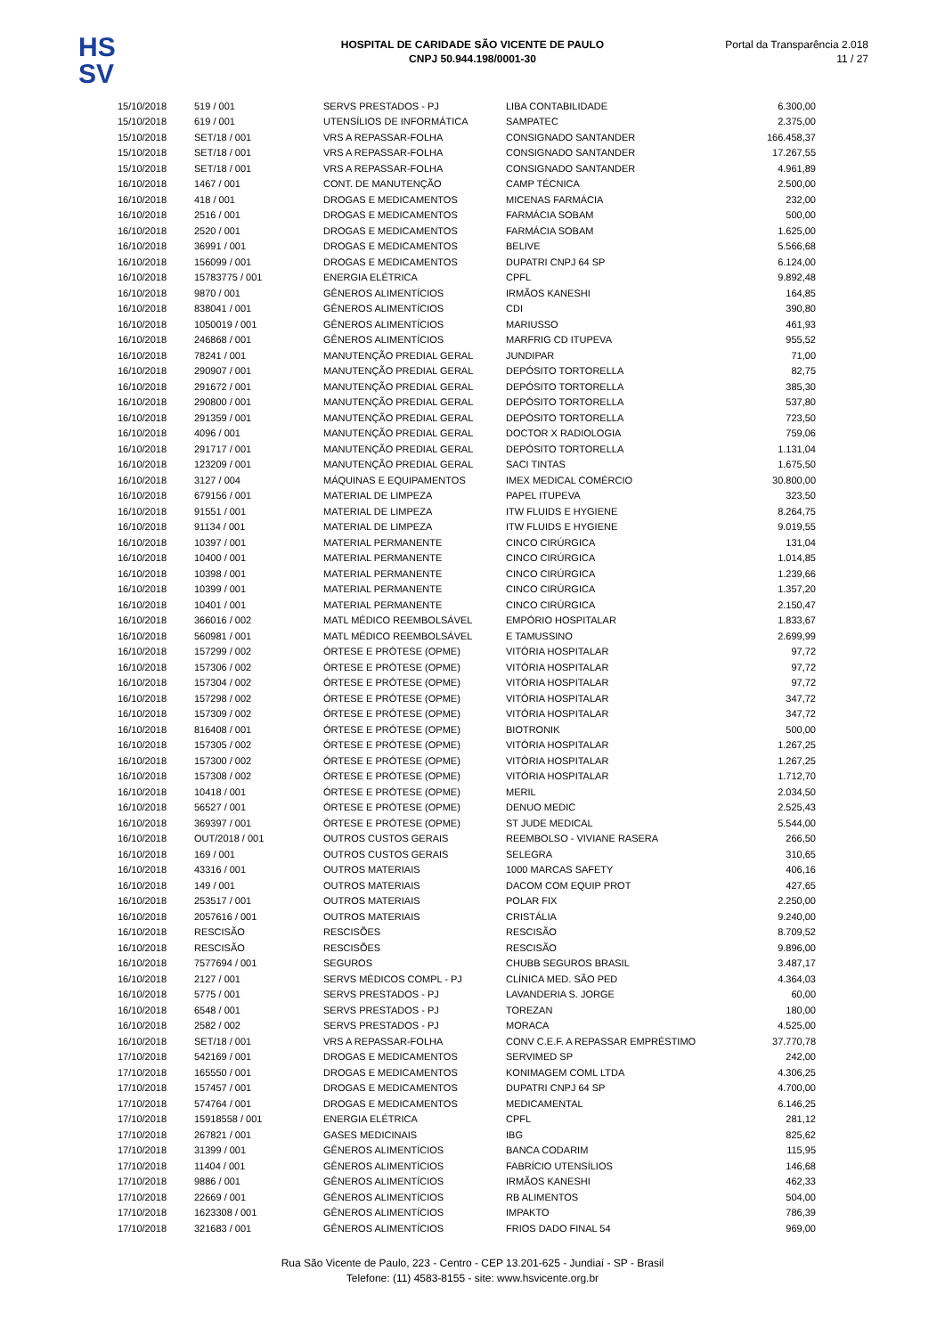HS
SV
HOSPITAL DE CARIDADE SÃO VICENTE DE PAULO
CNPJ 50.944.198/0001-30
Portal da Transparência 2.018
11 / 27
| 15/10/2018 | 519 / 001 | SERVS PRESTADOS - PJ | LIBA CONTABILIDADE | 6.300,00 |
| 15/10/2018 | 619 / 001 | UTENSÍLIOS DE INFORMÁTICA | SAMPATEC | 2.375,00 |
| 15/10/2018 | SET/18 / 001 | VRS A REPASSAR-FOLHA | CONSIGNADO SANTANDER | 166.458,37 |
| 15/10/2018 | SET/18 / 001 | VRS A REPASSAR-FOLHA | CONSIGNADO SANTANDER | 17.267,55 |
| 15/10/2018 | SET/18 / 001 | VRS A REPASSAR-FOLHA | CONSIGNADO SANTANDER | 4.961,89 |
| 16/10/2018 | 1467 / 001 | CONT. DE MANUTENÇÃO | CAMP TÉCNICA | 2.500,00 |
| 16/10/2018 | 418 / 001 | DROGAS E MEDICAMENTOS | MICENAS FARMÁCIA | 232,00 |
| 16/10/2018 | 2516 / 001 | DROGAS E MEDICAMENTOS | FARMÁCIA SOBAM | 500,00 |
| 16/10/2018 | 2520 / 001 | DROGAS E MEDICAMENTOS | FARMÁCIA SOBAM | 1.625,00 |
| 16/10/2018 | 36991 / 001 | DROGAS E MEDICAMENTOS | BELIVE | 5.566,68 |
| 16/10/2018 | 156099 / 001 | DROGAS E MEDICAMENTOS | DUPATRI CNPJ 64 SP | 6.124,00 |
| 16/10/2018 | 15783775 / 001 | ENERGIA ELÉTRICA | CPFL | 9.892,48 |
| 16/10/2018 | 9870 / 001 | GÊNEROS ALIMENTÍCIOS | IRMÃOS KANESHI | 164,85 |
| 16/10/2018 | 838041 / 001 | GÊNEROS ALIMENTÍCIOS | CDI | 390,80 |
| 16/10/2018 | 1050019 / 001 | GÊNEROS ALIMENTÍCIOS | MARIUSSO | 461,93 |
| 16/10/2018 | 246868 / 001 | GÊNEROS ALIMENTÍCIOS | MARFRIG CD ITUPEVA | 955,52 |
| 16/10/2018 | 78241 / 001 | MANUTENÇÃO PREDIAL GERAL | JUNDIPAR | 71,00 |
| 16/10/2018 | 290907 / 001 | MANUTENÇÃO PREDIAL GERAL | DEPÓSITO TORTORELLA | 82,75 |
| 16/10/2018 | 291672 / 001 | MANUTENÇÃO PREDIAL GERAL | DEPÓSITO TORTORELLA | 385,30 |
| 16/10/2018 | 290800 / 001 | MANUTENÇÃO PREDIAL GERAL | DEPÓSITO TORTORELLA | 537,80 |
| 16/10/2018 | 291359 / 001 | MANUTENÇÃO PREDIAL GERAL | DEPÓSITO TORTORELLA | 723,50 |
| 16/10/2018 | 4096 / 001 | MANUTENÇÃO PREDIAL GERAL | DOCTOR X RADIOLOGIA | 759,06 |
| 16/10/2018 | 291717 / 001 | MANUTENÇÃO PREDIAL GERAL | DEPÓSITO TORTORELLA | 1.131,04 |
| 16/10/2018 | 123209 / 001 | MANUTENÇÃO PREDIAL GERAL | SACI TINTAS | 1.675,50 |
| 16/10/2018 | 3127 / 004 | MÁQUINAS E EQUIPAMENTOS | IMEX MEDICAL COMÉRCIO | 30.800,00 |
| 16/10/2018 | 679156 / 001 | MATERIAL DE LIMPEZA | PAPEL ITUPEVA | 323,50 |
| 16/10/2018 | 91551 / 001 | MATERIAL DE LIMPEZA | ITW FLUIDS E HYGIENE | 8.264,75 |
| 16/10/2018 | 91134 / 001 | MATERIAL DE LIMPEZA | ITW FLUIDS E HYGIENE | 9.019,55 |
| 16/10/2018 | 10397 / 001 | MATERIAL PERMANENTE | CINCO CIRÚRGICA | 131,04 |
| 16/10/2018 | 10400 / 001 | MATERIAL PERMANENTE | CINCO CIRÚRGICA | 1.014,85 |
| 16/10/2018 | 10398 / 001 | MATERIAL PERMANENTE | CINCO CIRÚRGICA | 1.239,66 |
| 16/10/2018 | 10399 / 001 | MATERIAL PERMANENTE | CINCO CIRÚRGICA | 1.357,20 |
| 16/10/2018 | 10401 / 001 | MATERIAL PERMANENTE | CINCO CIRÚRGICA | 2.150,47 |
| 16/10/2018 | 366016 / 002 | MATL MÉDICO REEMBOLSÁVEL | EMPÓRIO HOSPITALAR | 1.833,67 |
| 16/10/2018 | 560981 / 001 | MATL MÉDICO REEMBOLSÁVEL | E TAMUSSINO | 2.699,99 |
| 16/10/2018 | 157299 / 002 | ÓRTESE E PRÓTESE (OPME) | VITÓRIA HOSPITALAR | 97,72 |
| 16/10/2018 | 157306 / 002 | ÓRTESE E PRÓTESE (OPME) | VITÓRIA HOSPITALAR | 97,72 |
| 16/10/2018 | 157304 / 002 | ÓRTESE E PRÓTESE (OPME) | VITÓRIA HOSPITALAR | 97,72 |
| 16/10/2018 | 157298 / 002 | ÓRTESE E PRÓTESE (OPME) | VITÓRIA HOSPITALAR | 347,72 |
| 16/10/2018 | 157309 / 002 | ÓRTESE E PRÓTESE (OPME) | VITÓRIA HOSPITALAR | 347,72 |
| 16/10/2018 | 816408 / 001 | ÓRTESE E PRÓTESE (OPME) | BIOTRONIK | 500,00 |
| 16/10/2018 | 157305 / 002 | ÓRTESE E PRÓTESE (OPME) | VITÓRIA HOSPITALAR | 1.267,25 |
| 16/10/2018 | 157300 / 002 | ÓRTESE E PRÓTESE (OPME) | VITÓRIA HOSPITALAR | 1.267,25 |
| 16/10/2018 | 157308 / 002 | ÓRTESE E PRÓTESE (OPME) | VITÓRIA HOSPITALAR | 1.712,70 |
| 16/10/2018 | 10418 / 001 | ÓRTESE E PRÓTESE (OPME) | MERIL | 2.034,50 |
| 16/10/2018 | 56527 / 001 | ÓRTESE E PRÓTESE (OPME) | DENUO MEDIC | 2.525,43 |
| 16/10/2018 | 369397 / 001 | ÓRTESE E PRÓTESE (OPME) | ST JUDE MEDICAL | 5.544,00 |
| 16/10/2018 | OUT/2018 / 001 | OUTROS CUSTOS GERAIS | REEMBOLSO - VIVIANE RASERA | 266,50 |
| 16/10/2018 | 169 / 001 | OUTROS CUSTOS GERAIS | SELEGRA | 310,65 |
| 16/10/2018 | 43316 / 001 | OUTROS MATERIAIS | 1000 MARCAS SAFETY | 406,16 |
| 16/10/2018 | 149 / 001 | OUTROS MATERIAIS | DACOM COM EQUIP PROT | 427,65 |
| 16/10/2018 | 253517 / 001 | OUTROS MATERIAIS | POLAR FIX | 2.250,00 |
| 16/10/2018 | 2057616 / 001 | OUTROS MATERIAIS | CRISTÁLIA | 9.240,00 |
| 16/10/2018 | RESCISÃO | RESCISÕES | RESCISÃO | 8.709,52 |
| 16/10/2018 | RESCISÃO | RESCISÕES | RESCISÃO | 9.896,00 |
| 16/10/2018 | 7577694 / 001 | SEGUROS | CHUBB SEGUROS BRASIL | 3.487,17 |
| 16/10/2018 | 2127 / 001 | SERVS MÉDICOS COMPL - PJ | CLÍNICA MED. SÃO PED | 4.364,03 |
| 16/10/2018 | 5775 / 001 | SERVS PRESTADOS - PJ | LAVANDERIA S. JORGE | 60,00 |
| 16/10/2018 | 6548 / 001 | SERVS PRESTADOS - PJ | TOREZAN | 180,00 |
| 16/10/2018 | 2582 / 002 | SERVS PRESTADOS - PJ | MORACA | 4.525,00 |
| 16/10/2018 | SET/18 / 001 | VRS A REPASSAR-FOLHA | CONV C.E.F. A REPASSAR EMPRÉSTIMO | 37.770,78 |
| 17/10/2018 | 542169 / 001 | DROGAS E MEDICAMENTOS | SERVIMED SP | 242,00 |
| 17/10/2018 | 165550 / 001 | DROGAS E MEDICAMENTOS | KONIMAGEM COML LTDA | 4.306,25 |
| 17/10/2018 | 157457 / 001 | DROGAS E MEDICAMENTOS | DUPATRI CNPJ 64 SP | 4.700,00 |
| 17/10/2018 | 574764 / 001 | DROGAS E MEDICAMENTOS | MEDICAMENTAL | 6.146,25 |
| 17/10/2018 | 15918558 / 001 | ENERGIA ELÉTRICA | CPFL | 281,12 |
| 17/10/2018 | 267821 / 001 | GASES MEDICINAIS | IBG | 825,62 |
| 17/10/2018 | 31399 / 001 | GÊNEROS ALIMENTÍCIOS | BANCA CODARIM | 115,95 |
| 17/10/2018 | 11404 / 001 | GÊNEROS ALIMENTÍCIOS | FABRÍCIO UTENSÍLIOS | 146,68 |
| 17/10/2018 | 9886 / 001 | GÊNEROS ALIMENTÍCIOS | IRMÃOS KANESHI | 462,33 |
| 17/10/2018 | 22669 / 001 | GÊNEROS ALIMENTÍCIOS | RB ALIMENTOS | 504,00 |
| 17/10/2018 | 1623308 / 001 | GÊNEROS ALIMENTÍCIOS | IMPAKTO | 786,39 |
| 17/10/2018 | 321683 / 001 | GÊNEROS ALIMENTÍCIOS | FRIOS DADO FINAL 54 | 969,00 |
Rua São Vicente de Paulo, 223 - Centro - CEP 13.201-625 - Jundiaí - SP - Brasil
Telefone: (11) 4583-8155 - site: www.hsvicente.org.br